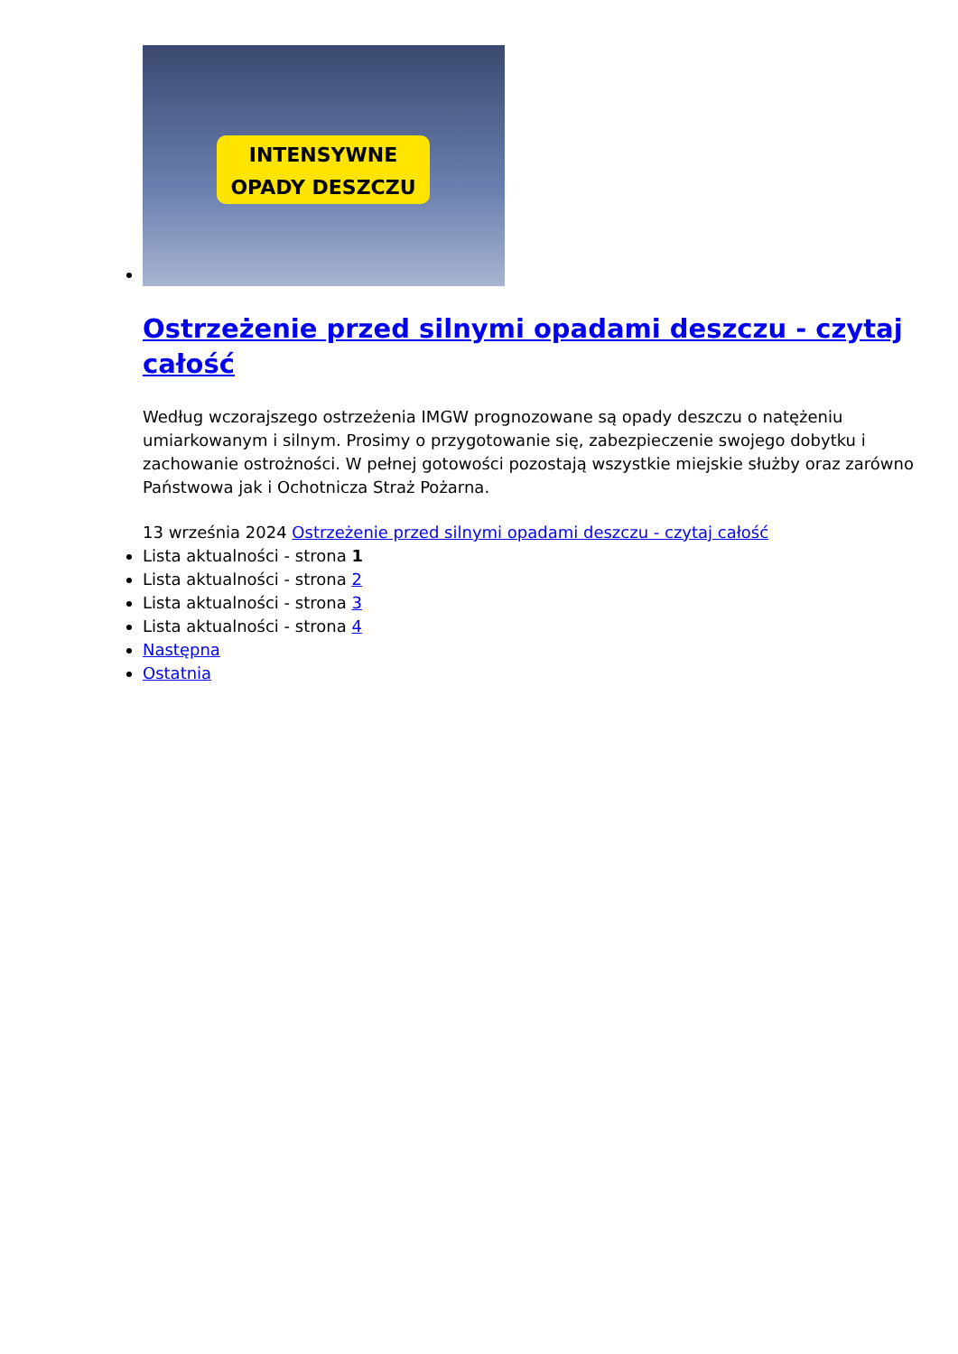INTENSYWNE
OPADY DESZCZU
Ostrzeżenie przed silnymi opadami deszczu - czytaj całość
Według wczorajszego ostrzeżenia IMGW prognozowane są opady deszczu o natężeniu umiarkowanym i silnym. Prosimy o przygotowanie się, zabezpieczenie swojego dobytku i zachowanie ostrożności. W pełnej gotowości pozostają wszystkie miejskie służby oraz zarówno Państwowa jak i Ochotnicza Straż Pożarna.
13 września 2024 Ostrzeżenie przed silnymi opadami deszczu - czytaj całość
Lista aktualności - strona 1
Lista aktualności - strona 2
Lista aktualności - strona 3
Lista aktualności - strona 4
Następna
Ostatnia